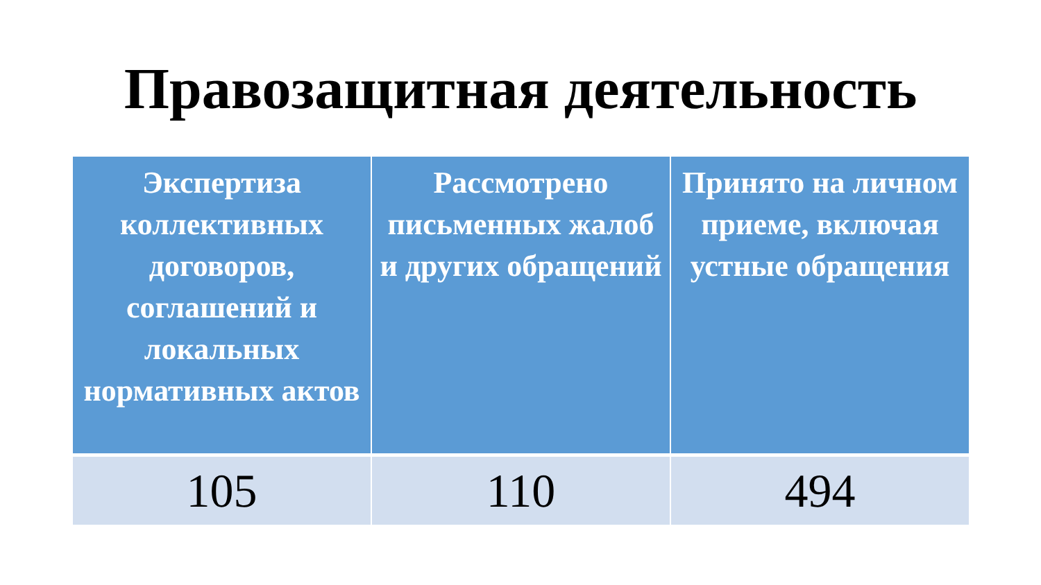Правозащитная деятельность
| Экспертиза коллективных договоров, соглашений и локальных нормативных актов | Рассмотрено письменных жалоб и других обращений | Принято на личном приеме, включая устные обращения |
| --- | --- | --- |
| 105 | 110 | 494 |